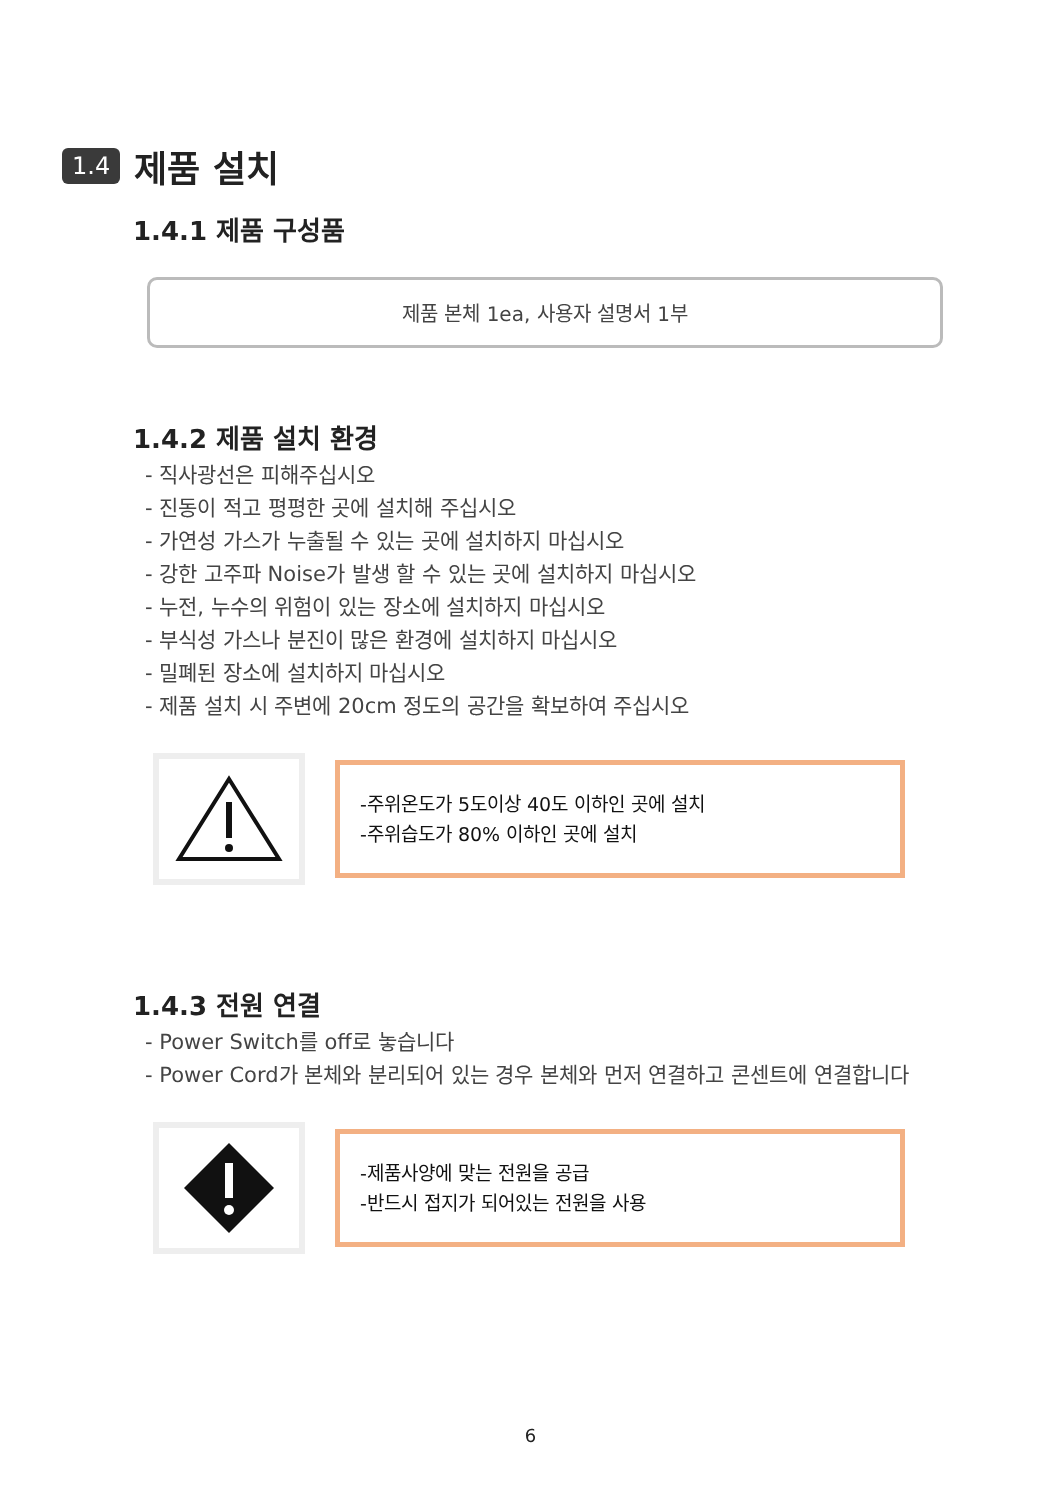1.4 제품 설치
1.4.1 제품 구성품
제품 본체 1ea, 사용자 설명서 1부
1.4.2 제품 설치 환경
- 직사광선은 피해주십시오
- 진동이 적고 평평한 곳에 설치해 주십시오
- 가연성 가스가 누출될 수 있는 곳에 설치하지 마십시오
- 강한 고주파 Noise가 발생 할 수 있는 곳에 설치하지 마십시오
- 누전, 누수의 위험이 있는 장소에 설치하지 마십시오
- 부식성 가스나 분진이 많은 환경에 설치하지 마십시오
- 밀폐된 장소에 설치하지 마십시오
- 제품 설치 시 주변에 20cm 정도의 공간을 확보하여 주십시오
-주위온도가 5도이상 40도 이하인 곳에 설치
-주위습도가 80% 이하인 곳에 설치
1.4.3 전원 연결
- Power Switch를 off로 놓습니다
- Power Cord가 본체와 분리되어 있는 경우 본체와 먼저 연결하고 콘센트에 연결합니다
-제품사양에 맞는 전원을 공급
-반드시 접지가 되어있는 전원을 사용
6